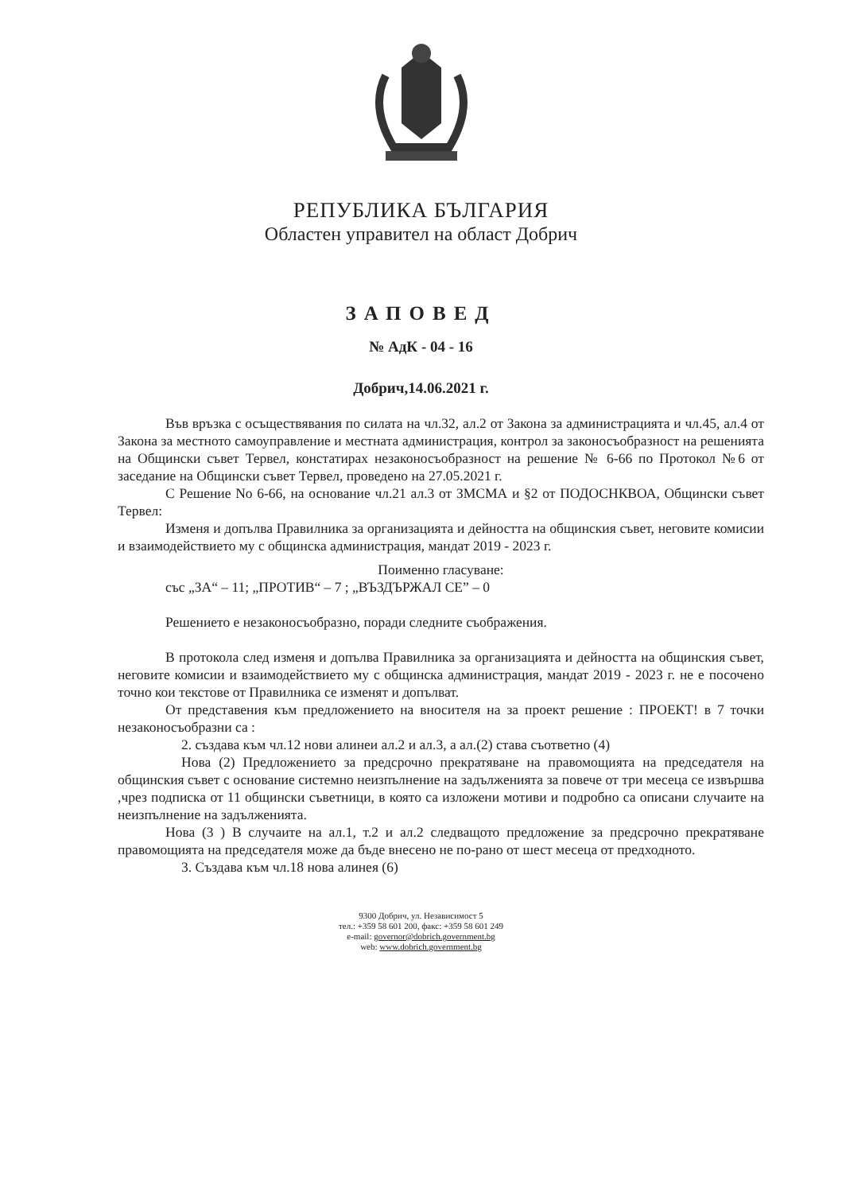РЕПУБЛИКА БЪЛГАРИЯ
Областен управител на област Добрич
ЗАПОВЕД
№ АдК - 04 - 16
Добрич,14.06.2021 г.
Във връзка с осъществявания по силата на чл.32, ал.2 от Закона за администрацията и чл.45, ал.4 от Закона за местното самоуправление и местната администрация, контрол за законосъобразност на решенията на Общински съвет Тервел, констатирах незаконосъобразност на решение № 6-66 по Протокол №6 от заседание на Общински съвет Тервел, проведено на 27.05.2021 г.
С Решение No 6-66, на основание чл.21 ал.3 от ЗМСМА и §2 от ПОДОСНКВОА, Общински съвет Тервел:
Изменя и допълва Правилника за организацията и дейността на общинския съвет, неговите комисии и взаимодействието му с общинска администрация, мандат 2019 - 2023 г.
Поименно гласуване:
със „ЗА“ – 11; „ПРОТИВ“ – 7 ; „ВЪЗДЪРЖАЛ СЕ” – 0
Решението е незаконосъобразно, поради следните съображения.
В протокола след изменя и допълва Правилника за организацията и дейността на общинския съвет, неговите комисии и взаимодействието му с общинска администрация, мандат 2019 - 2023 г. не е посочено точно кои текстове от Правилника се изменят и допълват.
От представения към предложението на вносителя на за проект решение : ПРОЕКТ! в 7 точки незаконосъобразни са :
2. създава към чл.12 нови алинеи ал.2 и ал.3, а ал.(2) става съответно (4)
Нова (2) Предложението за предсрочно прекратяване на правомощията на председателя на общинския съвет с основание системно неизпълнение на задълженията за повече от три месеца се извършва ,чрез подписка от 11 общински съветници, в която са изложени мотиви и подробно са описани случаите на неизпълнение на задълженията.
Нова (3 ) В случаите на ал.1, т.2 и ал.2 следващото предложение за предсрочно прекратяване правомощията на председателя може да бъде внесено не по-рано от шест месеца от предходното.
3. Създава към чл.18 нова алинея (6)
9300 Добрич, ул. Независимост 5
тел.: +359 58 601 200, факс: +359 58 601 249
e-mail: governor@dobrich.government.bg
web: www.dobrich.government.bg